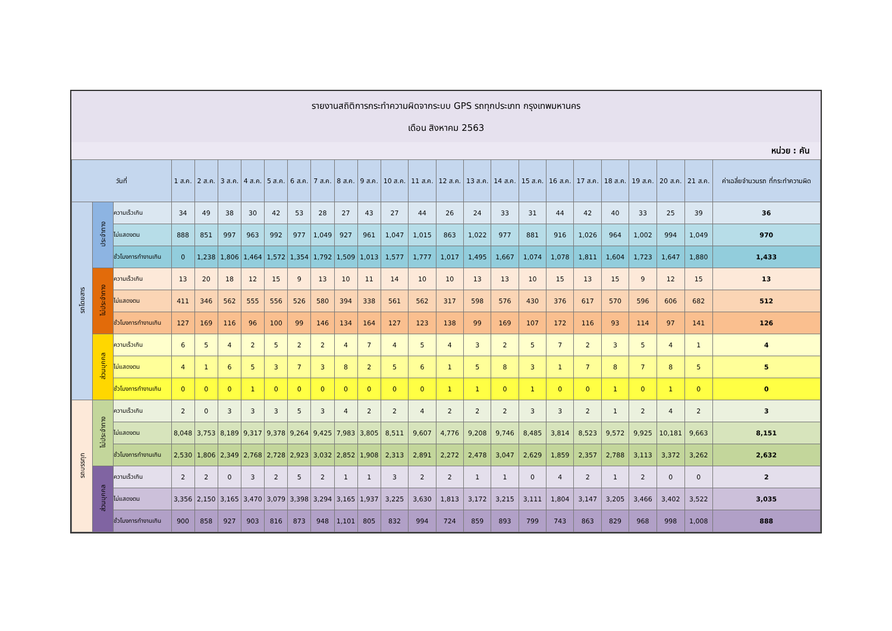รายงานสถิติการกระทำความผิดจากระบบ GPS รถทุกประเภท กรุงเทพมหานคร
เดือน สิงหาคม 2563
หน่วย : คัน
| วันที่ | | | 1 ส.ค. | 2 ส.ค. | 3 ส.ค. | 4 ส.ค. | 5 ส.ค. | 6 ส.ค. | 7 ส.ค. | 8 ส.ค. | 9 ส.ค. | 10 ส.ค. | 11 ส.ค. | 12 ส.ค. | 13 ส.ค. | 14 ส.ค. | 15 ส.ค. | 16 ส.ค. | 17 ส.ค. | 18 ส.ค. | 19 ส.ค. | 20 ส.ค. | 21 ส.ค. | ค่าเฉลี่ยจำนวนรถ ที่กระทำความผิด |
| --- | --- | --- | --- | --- | --- | --- | --- | --- | --- | --- | --- | --- | --- | --- | --- | --- | --- | --- | --- | --- | --- | --- | --- | --- |
| รถโดยสาร | ประจำทาง | ความเร็วเกิน | 34 | 49 | 38 | 30 | 42 | 53 | 28 | 27 | 43 | 27 | 44 | 26 | 24 | 33 | 31 | 44 | 42 | 40 | 33 | 25 | 39 | 36 |
| | | ไม่แสดงตน | 888 | 851 | 997 | 963 | 992 | 977 | 1,049 | 927 | 961 | 1,047 | 1,015 | 863 | 1,022 | 977 | 881 | 916 | 1,026 | 964 | 1,002 | 994 | 1,049 | 970 |
| | | ชั่วโมงการทำงานเกิน | 0 | 1,238 | 1,806 | 1,464 | 1,572 | 1,354 | 1,792 | 1,509 | 1,013 | 1,577 | 1,777 | 1,017 | 1,495 | 1,667 | 1,074 | 1,078 | 1,811 | 1,604 | 1,723 | 1,647 | 1,880 | 1,433 |
| | ไม่ประจำทาง | ความเร็วเกิน | 13 | 20 | 18 | 12 | 15 | 9 | 13 | 10 | 11 | 14 | 10 | 10 | 13 | 13 | 10 | 15 | 13 | 15 | 9 | 12 | 15 | 13 |
| | | ไม่แสดงตน | 411 | 346 | 562 | 555 | 556 | 526 | 580 | 394 | 338 | 561 | 562 | 317 | 598 | 576 | 430 | 376 | 617 | 570 | 596 | 606 | 682 | 512 |
| | | ชั่วโมงการทำงานเกิน | 127 | 169 | 116 | 96 | 100 | 99 | 146 | 134 | 164 | 127 | 123 | 138 | 99 | 169 | 107 | 172 | 116 | 93 | 114 | 97 | 141 | 126 |
| | ส่วนบุคคล | ความเร็วเกิน | 6 | 5 | 4 | 2 | 5 | 2 | 2 | 4 | 7 | 4 | 5 | 4 | 3 | 2 | 5 | 7 | 2 | 3 | 5 | 4 | 1 | 4 |
| | | ไม่แสดงตน | 4 | 1 | 6 | 5 | 3 | 7 | 3 | 8 | 2 | 5 | 6 | 1 | 5 | 8 | 3 | 1 | 7 | 8 | 7 | 8 | 5 | 5 |
| | | ชั่วโมงการทำงานเกิน | 0 | 0 | 0 | 1 | 0 | 0 | 0 | 0 | 0 | 0 | 0 | 1 | 1 | 0 | 1 | 0 | 0 | 1 | 0 | 1 | 0 | 0 |
| รถบรรทุก | ไม่ประจำทาง | ความเร็วเกิน | 2 | 0 | 3 | 3 | 3 | 5 | 3 | 4 | 2 | 2 | 4 | 2 | 2 | 2 | 3 | 3 | 2 | 1 | 2 | 4 | 2 | 3 |
| | | ไม่แสดงตน | 8,048 | 3,753 | 8,189 | 9,317 | 9,378 | 9,264 | 9,425 | 7,983 | 3,805 | 8,511 | 9,607 | 4,776 | 9,208 | 9,746 | 8,485 | 3,814 | 8,523 | 9,572 | 9,925 | 10,181 | 9,663 | 8,151 |
| | | ชั่วโมงการทำงานเกิน | 2,530 | 1,806 | 2,349 | 2,768 | 2,728 | 2,923 | 3,032 | 2,852 | 1,908 | 2,313 | 2,891 | 2,272 | 2,478 | 3,047 | 2,629 | 1,859 | 2,357 | 2,788 | 3,113 | 3,372 | 3,262 | 2,632 |
| | ส่วนบุคคล | ความเร็วเกิน | 2 | 2 | 0 | 3 | 2 | 5 | 2 | 1 | 1 | 3 | 2 | 2 | 1 | 1 | 0 | 4 | 2 | 1 | 2 | 0 | 0 | 2 |
| | | ไม่แสดงตน | 3,356 | 2,150 | 3,165 | 3,470 | 3,079 | 3,398 | 3,294 | 3,165 | 1,937 | 3,225 | 3,630 | 1,813 | 3,172 | 3,215 | 3,111 | 1,804 | 3,147 | 3,205 | 3,466 | 3,402 | 3,522 | 3,035 |
| | | ชั่วโมงการทำงานเกิน | 900 | 858 | 927 | 903 | 816 | 873 | 948 | 1,101 | 805 | 832 | 994 | 724 | 859 | 893 | 799 | 743 | 863 | 829 | 968 | 998 | 1,008 | 888 |